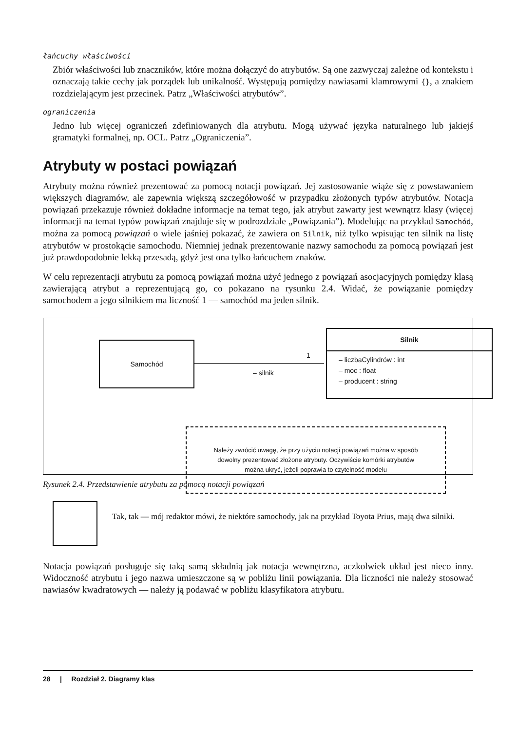łańcuchy właściwości
Zbiór właściwości lub znaczników, które można dołączyć do atrybutów. Są one zazwyczaj zależne od kontekstu i oznaczają takie cechy jak porządek lub unikalność. Występują pomiędzy nawiasami klamrowymi {}, a znakiem rozdzielającym jest przecinek. Patrz „Właściwości atrybutów”.
ograniczenia
Jedno lub więcej ograniczeń zdefiniowanych dla atrybutu. Mogą używać języka naturalnego lub jakiejś gramatyki formalnej, np. OCL. Patrz „Ograniczenia”.
Atrybuty w postaci powiązań
Atrybuty można również prezentować za pomocą notacji powiązań. Jej zastosowanie wiąże się z powstawaniem większych diagramów, ale zapewnia większą szczegółowość w przypadku złożonych typów atrybutów. Notacja powiązań przekazuje również dokładne informacje na temat tego, jak atrybut zawarty jest wewnątrz klasy (więcej informacji na temat typów powiązań znajduje się w podrozdziale „Powiązania”). Modelując na przykład Samochód, można za pomocą powiązań o wiele jaśniej pokazać, że zawiera on Silnik, niż tylko wpisując ten silnik na listę atrybutów w prostokącie samochodu. Niemniej jednak prezentowanie nazwy samochodu za pomocą powiązań jest już prawdopodobnie lekką przesadą, gdyż jest ona tylko łańcuchem znaków.
W celu reprezentacji atrybutu za pomocą powiązań można użyć jednego z powiązań asocjacyjnych pomiędzy klasą zawierającą atrybut a reprezentującą go, co pokazano na rysunku 2.4. Widać, że powiązanie pomiędzy samochodem a jego silnikiem ma liczność 1 — samochód ma jeden silnik.
Samochód
1
– silnik
Silnik
– liczbaCylindrów : int
– moc : float
– producent : string
Należy zwrócić uwagę, że przy użyciu notacji powiązań można w sposób
dowolny prezentować złożone atrybuty. Oczywiście komórki atrybutów
można ukryć, jeżeli poprawia to czytelność modelu
Rysunek 2.4. Przedstawienie atrybutu za pomocą notacji powiązań
Tak, tak — mój redaktor mówi, że niektóre samochody, jak na przykład Toyota Prius, mają dwa silniki.
Notacja powiązań posługuje się taką samą składnią jak notacja wewnętrzna, aczkolwiek układ jest nieco inny. Widoczność atrybutu i jego nazwa umieszczone są w pobliżu linii powiązania. Dla liczności nie należy stosować nawiasów kwadratowych — należy ją podawać w pobliżu klasyfikatora atrybutu.
28 | Rozdział 2. Diagramy klas